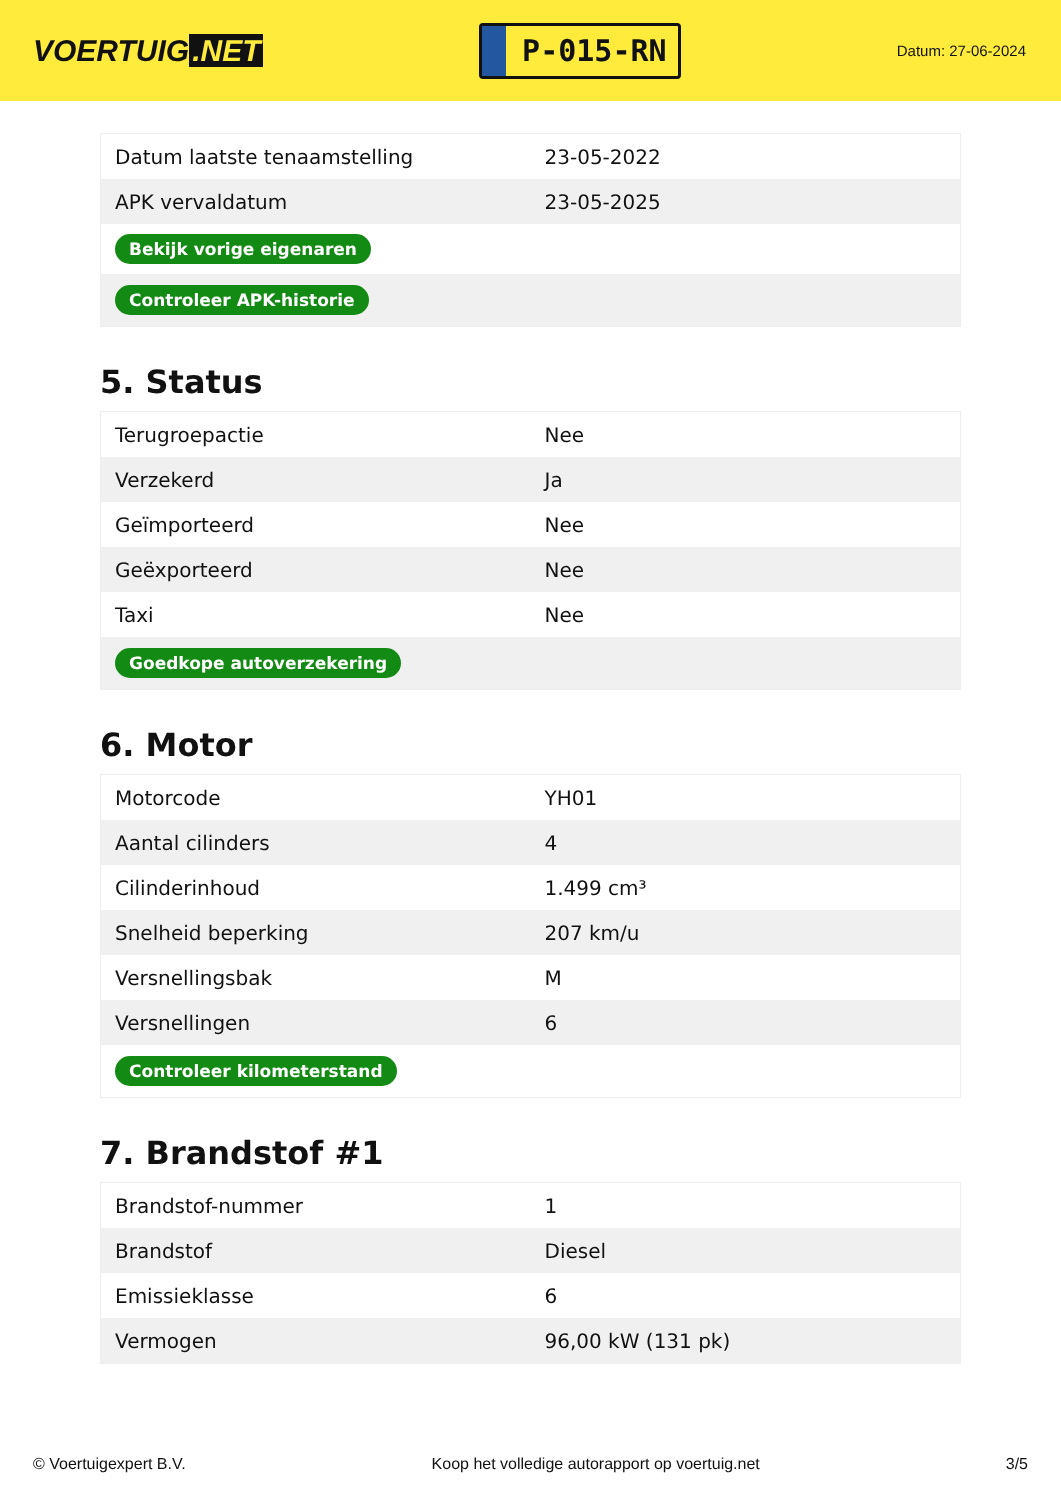VOERTUIG.NET
P-015-RN
Datum: 27-06-2024
| Datum laatste tenaamstelling | 23-05-2022 |
| APK vervaldatum | 23-05-2025 |
| Bekijk vorige eigenaren | |
| Controleer APK-historie | |
5. Status
| Terugroepactie | Nee |
| Verzekerd | Ja |
| Geïmporteerd | Nee |
| Geëxporteerd | Nee |
| Taxi | Nee |
| Goedkope autoverzekering | |
6. Motor
| Motorcode | YH01 |
| Aantal cilinders | 4 |
| Cilinderinhoud | 1.499 cm³ |
| Snelheid beperking | 207 km/u |
| Versnellingsbak | M |
| Versnellingen | 6 |
| Controleer kilometerstand | |
7. Brandstof #1
| Brandstof-nummer | 1 |
| Brandstof | Diesel |
| Emissieklasse | 6 |
| Vermogen | 96,00 kW (131 pk) |
© Voertuigexpert B.V. Koop het volledige autorapport op voertuig.net 3/5